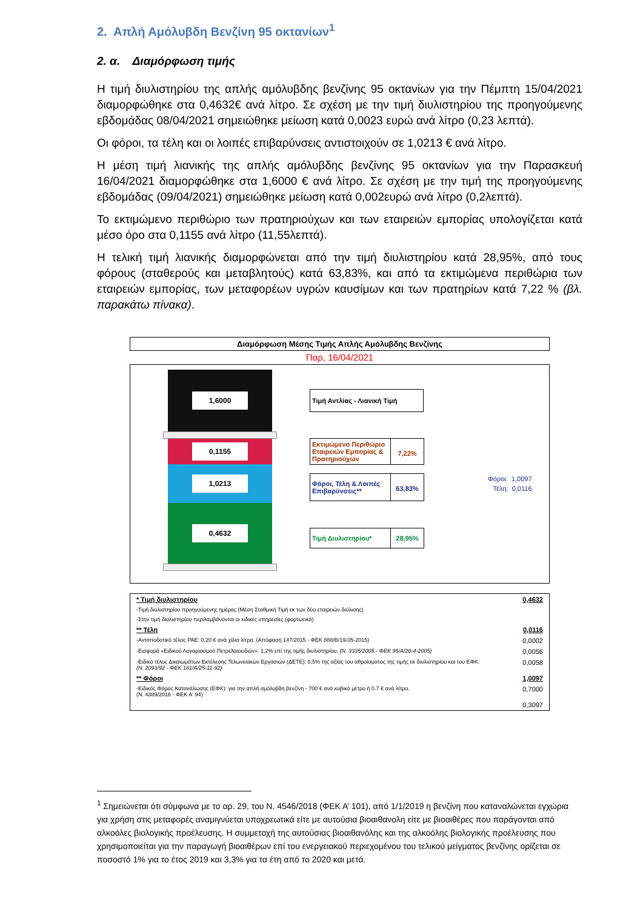2. Απλή Αμόλυβδη Βενζίνη 95 οκτανίων<sup>1</sup>
2. α. Διαμόρφωση τιμής
Η τιμή διυλιστηρίου της απλής αμόλυβδης βενζίνης 95 οκτανίων για την Πέμπτη 15/04/2021 διαμορφώθηκε στα 0,4632€ ανά λίτρο. Σε σχέση με την τιμή διυλιστηρίου της προηγούμενης εβδομάδας 08/04/2021 σημειώθηκε μείωση κατά 0,0023 ευρώ ανά λίτρο (0,23 λεπτά).
Οι φόροι, τα τέλη και οι λοιπές επιβαρύνσεις αντιστοιχούν σε 1,0213 € ανά λίτρο.
Η μέση τιμή λιανικής της απλής αμόλυβδης βενζίνης 95 οκτανίων για την Παρασκευή 16/04/2021 διαμορφώθηκε στα 1,6000 € ανά λίτρο. Σε σχέση με την τιμή της προηγούμενης εβδομάδας (09/04/2021) σημειώθηκε μείωση κατά 0,002ευρώ ανά λίτρο (0,2λεπτά).
Το εκτιμώμενο περιθώριο των πρατηριούχων και των εταιρειών εμπορίας υπολογίζεται κατά μέσο όρο στα 0,1155 ανά λίτρο (11,55λεπτά).
Η τελική τιμή λιανικής διαμορφώνεται από την τιμή διυλιστηρίου κατά 28,95%, από τους φόρους (σταθερούς και μεταβλητούς) κατά 63,83%, και από τα εκτιμώμενα περιθώρια των εταιρειών εμπορίας, των μεταφορέων υγρών καυσίμων και των πρατηρίων κατά 7,22 % (βλ. παρακάτω πίνακα).
Διαμόρφωση Μέσης Τιμής Απλής Αμόλυβδης Βενζίνης
Παρ, 16/04/2021
1,6000
0,1155
1,0213
0,4632
Τιμή Αντλίας - Λιανική Τιμή
Εκτιμώμενο Περιθώριο Εταιρειών Εμπορίας & Πρατηριούχων
7,22%
Φόροι, Τέλη & Λοιπές Επιβαρύνσεις**
63,83%
Τιμή Διυλιστηρίου* 28,95%
Φόροι: 1,0097
Τέλη: 0,0116
| * Τιμή διυλιστηρίου | 0,4632 |
| -Τιμή διυλιστηρίου προηγούμενης ημέρας (Μέση Σταθμική Τιμή εκ των δύο εταιρειών διύλισης) | |
| -Στην τιμή διυλιστηρίου περιλαμβάνονται οι ειδικές υπηρεσίες (φορτωτικά) | |
| ** Τέλη | 0,0116 |
| -Ανταποδοτικό τέλος ΡΑΕ: 0,20 € ανά χίλια λίτρα. (Απόφαση 147/2015 - ΦΕΚ 888/Β/19-05-2015) | 0,0002 |
| -Εισφορά «Ειδικού Λογαριασμού Πετρελαιοειδών»: 1,2% επί της τιμής διυλιστηρίου. (Ν. 3335/2005 - ΦΕΚ 95/Α/20-4-2005) | 0,0056 |
| -Ειδικό τέλος Δικαιωμάτων Εκτέλεσης Τελωνειακών Εργασιών (ΔΕΤΕ): 0,5% της αξίας του αθροίσματος της τιμής εκ διυλιστηρίου και του ΕΦΚ. (Ν. 2093/92 - ΦΕΚ 181/Α/25-11-92) | 0,0058 |
| ** Φόροι | 1,0097 |
| -Ειδικός Φόρος Κατανάλωσης (ΕΦΚ): για την απλή αμόλυβδη βενζίνη - 700 € ανά κυβικό μέτρο ή 0.7 € ανά λίτρο. (Ν. 4389/2016 - ΦΕΚ Α' 94) | 0,7000 |
| | 0,3097 |
<sup>1</sup> Σημειώνεται ότι σύμφωνα με το αρ. 29, του Ν. 4546/2018 (ΦΕΚ Α’ 101), από 1/1/2019 η βενζίνη που καταναλώνεται εγχώρια για χρήση στις μεταφορές αναμιγνύεται υποχρεωτικά είτε με αυτούσια βιοαιθανολη είτε με βιοαιθέρες που παράγονται από αλκοόλες βιολογικής προέλευσης. Η συμμετοχή της αυτούσιας βιοαιθανόλης και της αλκοόλης βιολογικής προέλευσης που χρησιμοποιείται για την παραγωγή βιοαιθέρων επί του ενεργειακού περιεχομένου του τελικού μείγματος βενζίνης ορίζεται σε ποσοστό 1% για το έτος 2019 και 3,3% για τα έτη από το 2020 και μετά.